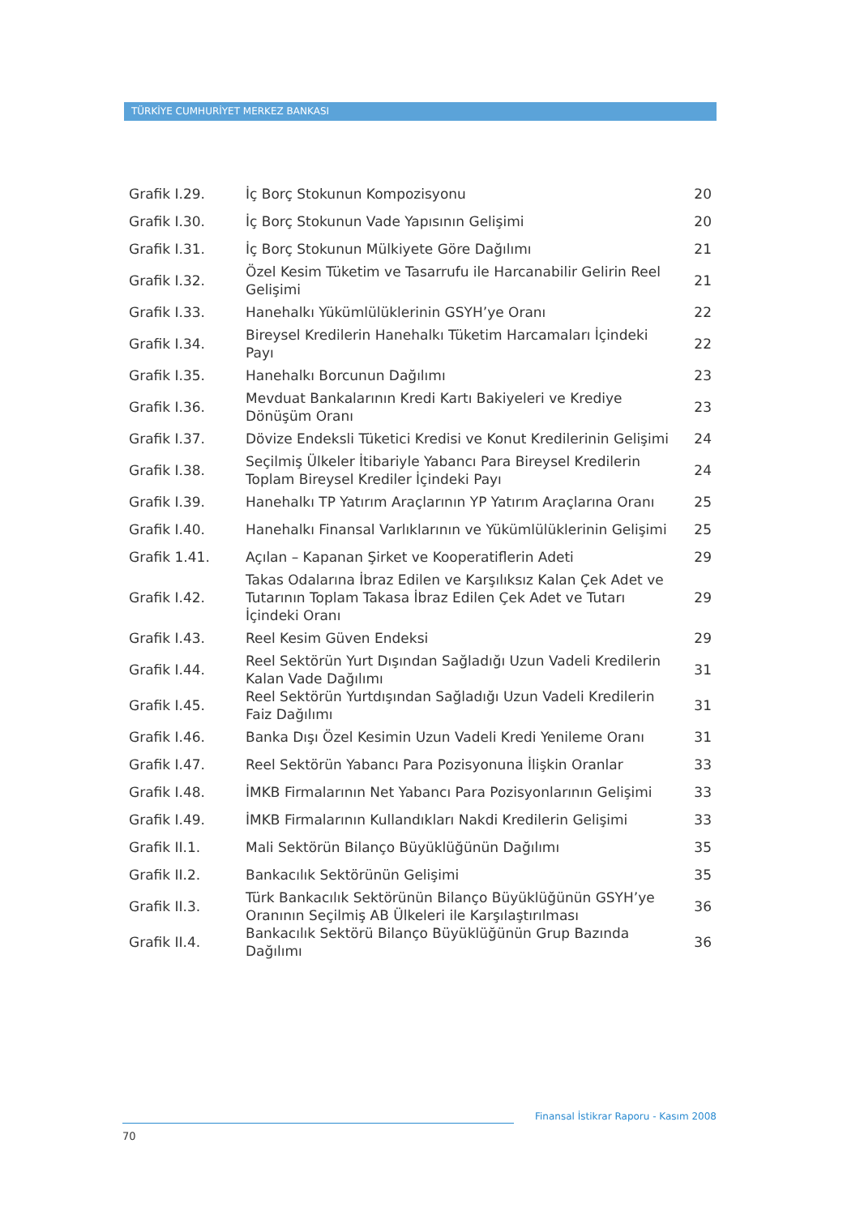TÜRKİYE CUMHURİYET MERKEZ BANKASI
| Grafik I.29. | İç Borç Stokunun Kompozisyonu | 20 |
| Grafik I.30. | İç Borç Stokunun Vade Yapısının Gelişimi | 20 |
| Grafik I.31. | İç Borç Stokunun Mülkiyete Göre Dağılımı | 21 |
| Grafik I.32. | Özel Kesim Tüketim ve Tasarrufu ile Harcanabilir Gelirin Reel Gelişimi | 21 |
| Grafik I.33. | Hanehalkı Yükümlülüklerinin GSYH’ye Oranı | 22 |
| Grafik I.34. | Bireysel Kredilerin Hanehalkı Tüketim Harcamaları İçindeki Payı | 22 |
| Grafik I.35. | Hanehalkı Borcunun Dağılımı | 23 |
| Grafik I.36. | Mevduat Bankalarının Kredi Kartı Bakiyeleri ve Krediye Dönüşüm Oranı | 23 |
| Grafik I.37. | Dövize Endeksli Tüketici Kredisi ve Konut Kredilerinin Gelişimi | 24 |
| Grafik I.38. | Seçilmiş Ülkeler İtibariyle Yabancı Para Bireysel Kredilerin Toplam Bireysel Krediler İçindeki Payı | 24 |
| Grafik I.39. | Hanehalkı TP Yatırım Araçlarının YP Yatırım Araçlarına Oranı | 25 |
| Grafik I.40. | Hanehalkı Finansal Varlıklarının ve Yükümlülüklerinin Gelişimi | 25 |
| Grafik 1.41. | Açılan – Kapanan Şirket ve Kooperatiflerin Adeti | 29 |
| Grafik I.42. | Takas Odalarına İbraz Edilen ve Karşılıksız Kalan Çek Adet ve Tutarının Toplam Takasa İbraz Edilen Çek Adet ve Tutarı İçindeki Oranı | 29 |
| Grafik I.43. | Reel Kesim Güven Endeksi | 29 |
| Grafik I.44. | Reel Sektörün Yurt Dışından Sağladığı Uzun Vadeli Kredilerin Kalan Vade Dağılımı | 31 |
| Grafik I.45. | Reel Sektörün Yurtdışından Sağladığı Uzun Vadeli Kredilerin Faiz Dağılımı | 31 |
| Grafik I.46. | Banka Dışı Özel Kesimin Uzun Vadeli Kredi Yenileme Oranı | 31 |
| Grafik I.47. | Reel Sektörün Yabancı Para Pozisyonuna İlişkin Oranlar | 33 |
| Grafik I.48. | İMKB Firmalarının Net Yabancı Para Pozisyonlarının Gelişimi | 33 |
| Grafik I.49. | İMKB Firmalarının Kullandıkları Nakdi Kredilerin Gelişimi | 33 |
| Grafik II.1. | Mali Sektörün Bilanço Büyüklüğünün Dağılımı | 35 |
| Grafik II.2. | Bankacılık Sektörünün Gelişimi | 35 |
| Grafik II.3. | Türk Bankacılık Sektörünün Bilanço Büyüklüğünün GSYH’ye Oranının Seçilmiş AB Ülkeleri ile Karşılaştırılması | 36 |
| Grafik II.4. | Bankacılık Sektörü Bilanço Büyüklüğünün Grup Bazında Dağılımı | 36 |
Finansal İstikrar Raporu - Kasım 2008
70